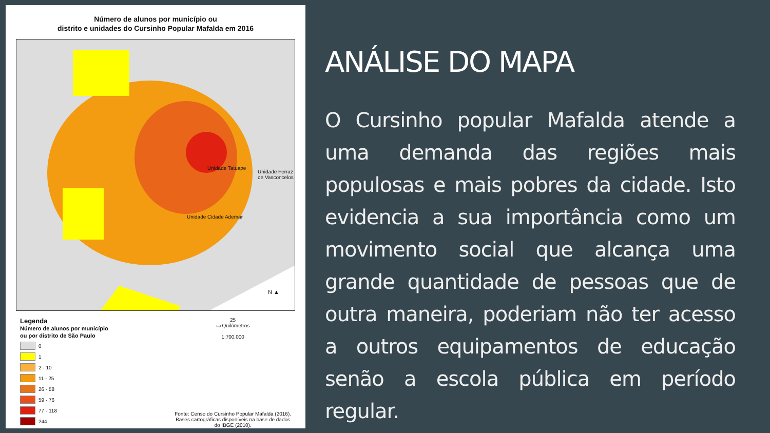Número de alunos por município ou
distrito e unidades do Cursinho Popular Mafalda em 2016
Unidade Tatuape
Unidade Ferraz de Vasconcelos
Unidade Cidade Ademar
N ▲
Legenda
Número de alunos por município
ou por distrito de São Paulo
0
1
2 - 10
11 - 25
26 - 58
59 - 76
77 - 118
244
25
▭ Quilômetros
1:700.000
Fonte: Censo do Cursinho Popular Mafalda (2016).
Bases cartográficas disponíveis na base de dados
do IBGE (2010).
ANÁLISE DO MAPA
O Cursinho popular Mafalda atende a uma demanda das regiões mais populosas e mais pobres da cidade. Isto evidencia a sua importância como um movimento social que alcança uma grande quantidade de pessoas que de outra maneira, poderiam não ter acesso a outros equipamentos de educação senão a escola pública em período regular.